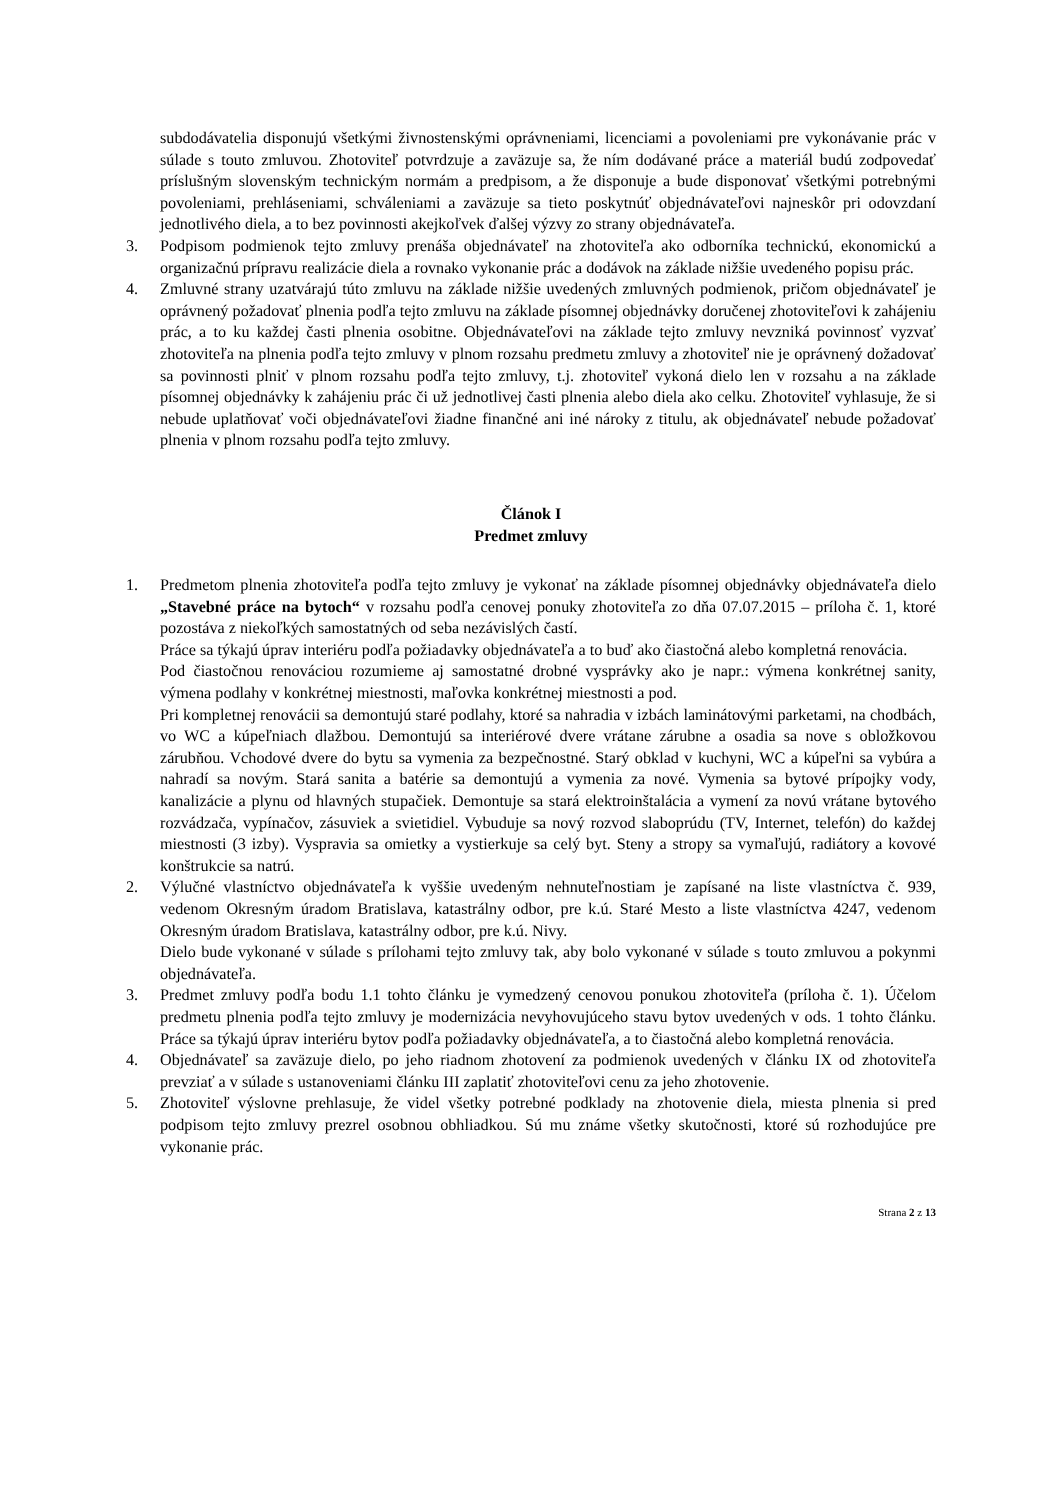subdodávatelia disponujú všetkými živnostenskými oprávneniami, licenciami a povoleniami pre vykonávanie prác v súlade s touto zmluvou. Zhotoviteľ potvrdzuje a zaväzuje sa, že ním dodávané práce a materiál budú zodpovedať príslušným slovenským technickým normám a predpisom, a že disponuje a bude disponovať všetkými potrebnými povoleniami, prehláseniami, schváleniami a zaväzuje sa tieto poskytnúť objednávateľovi najneskôr pri odovzdaní jednotlivého diela, a to bez povinnosti akejkoľvek ďalšej výzvy zo strany objednávateľa.
3. Podpisom podmienok tejto zmluvy prenáša objednávateľ na zhotoviteľa ako odborníka technickú, ekonomickú a organizačnú prípravu realizácie diela a rovnako vykonanie prác a dodávok na základe nižšie uvedeného popisu prác.
4. Zmluvné strany uzatvárajú túto zmluvu na základe nižšie uvedených zmluvných podmienok, pričom objednávateľ je oprávnený požadovať plnenia podľa tejto zmluvu na základe písomnej objednávky doručenej zhotoviteľovi k zahájeniu prác, a to ku každej časti plnenia osobitne. Objednávateľovi na základe tejto zmluvy nevzniká povinnosť vyzvať zhotoviteľa na plnenia podľa tejto zmluvy v plnom rozsahu predmetu zmluvy a zhotoviteľ nie je oprávnený dožadovať sa povinnosti plniť v plnom rozsahu podľa tejto zmluvy, t.j. zhotoviteľ vykoná dielo len v rozsahu a na základe písomnej objednávky k zahájeniu prác či už jednotlivej časti plnenia alebo diela ako celku. Zhotoviteľ vyhlasuje, že si nebude uplatňovať voči objednávateľovi žiadne finančné ani iné nároky z titulu, ak objednávateľ nebude požadovať plnenia v plnom rozsahu podľa tejto zmluvy.
Článok I
Predmet zmluvy
1. Predmetom plnenia zhotoviteľa podľa tejto zmluvy je vykonať na základe písomnej objednávky objednávateľa dielo „Stavebné práce na bytoch“ v rozsahu podľa cenovej ponuky zhotoviteľa zo dňa 07.07.2015 – príloha č. 1, ktoré pozostáva z niekoľkých samostatných od seba nezávislých častí.
Práce sa týkajú úprav interiéru podľa požiadavky objednávateľa a to buď ako čiastočná alebo kompletná renovácia.
Pod čiastočnou renováciou rozumieme aj samostatné drobné vysprávky ako je napr.: výmena konkrétnej sanity, výmena podlahy v konkrétnej miestnosti, maľovka konkrétnej miestnosti a pod.
Pri kompletnej renovácii sa demontujú staré podlahy, ktoré sa nahradia v izbách laminátovými parketami, na chodbách, vo WC a kúpeľniach dlažbou. Demontujú sa interiérové dvere vrátane zárubne a osadia sa nove s obložkovou zárubňou. Vchodové dvere do bytu sa vymenia za bezpečnostné. Starý obklad v kuchyni, WC a kúpeľni sa vybúra a nahradí sa novým. Stará sanita a batérie sa demontujú a vymenia za nové. Vymenia sa bytové prípojky vody, kanalizácie a plynu od hlavných stupačiek. Demontuje sa stará elektroinštalácia a vymení za novú vrátane bytového rozvádzača, vypínačov, zásuviek a svietidiel. Vybuduje sa nový rozvod slaboprúdu (TV, Internet, telefón) do každej miestnosti (3 izby). Vyspravia sa omietky a vystierkuje sa celý byt. Steny a stropy sa vymaľujú, radiátory a kovové konštrukcie sa natrú.
2. Výlučné vlastníctvo objednávateľa k vyššie uvedeným nehnuteľnostiam je zapísané na liste vlastníctva č. 939, vedenom Okresným úradom Bratislava, katastrálny odbor, pre k.ú. Staré Mesto a liste vlastníctva 4247, vedenom Okresným úradom Bratislava, katastrálny odbor, pre k.ú. Nivy.
Dielo bude vykonané v súlade s prílohami tejto zmluvy tak, aby bolo vykonané v súlade s touto zmluvou a pokynmi objednávateľa.
3. Predmet zmluvy podľa bodu 1.1 tohto článku je vymedzený cenovou ponukou zhotoviteľa (príloha č. 1). Účelom predmetu plnenia podľa tejto zmluvy je modernizácia nevyhovujúceho stavu bytov uvedených v ods. 1 tohto článku. Práce sa týkajú úprav interiéru bytov podľa požiadavky objednávateľa, a to čiastočná alebo kompletná renovácia.
4. Objednávateľ sa zaväzuje dielo, po jeho riadnom zhotovení za podmienok uvedených v článku IX od zhotoviteľa prevziať a v súlade s ustanoveniami článku III zaplatiť zhotoviteľovi cenu za jeho zhotovenie.
5. Zhotoviteľ výslovne prehlasuje, že videl všetky potrebné podklady na zhotovenie diela, miesta plnenia si pred podpisom tejto zmluvy prezrel osobnou obhliadkou. Sú mu známe všetky skutočnosti, ktoré sú rozhodujúce pre vykonanie prác.
Strana 2 z 13